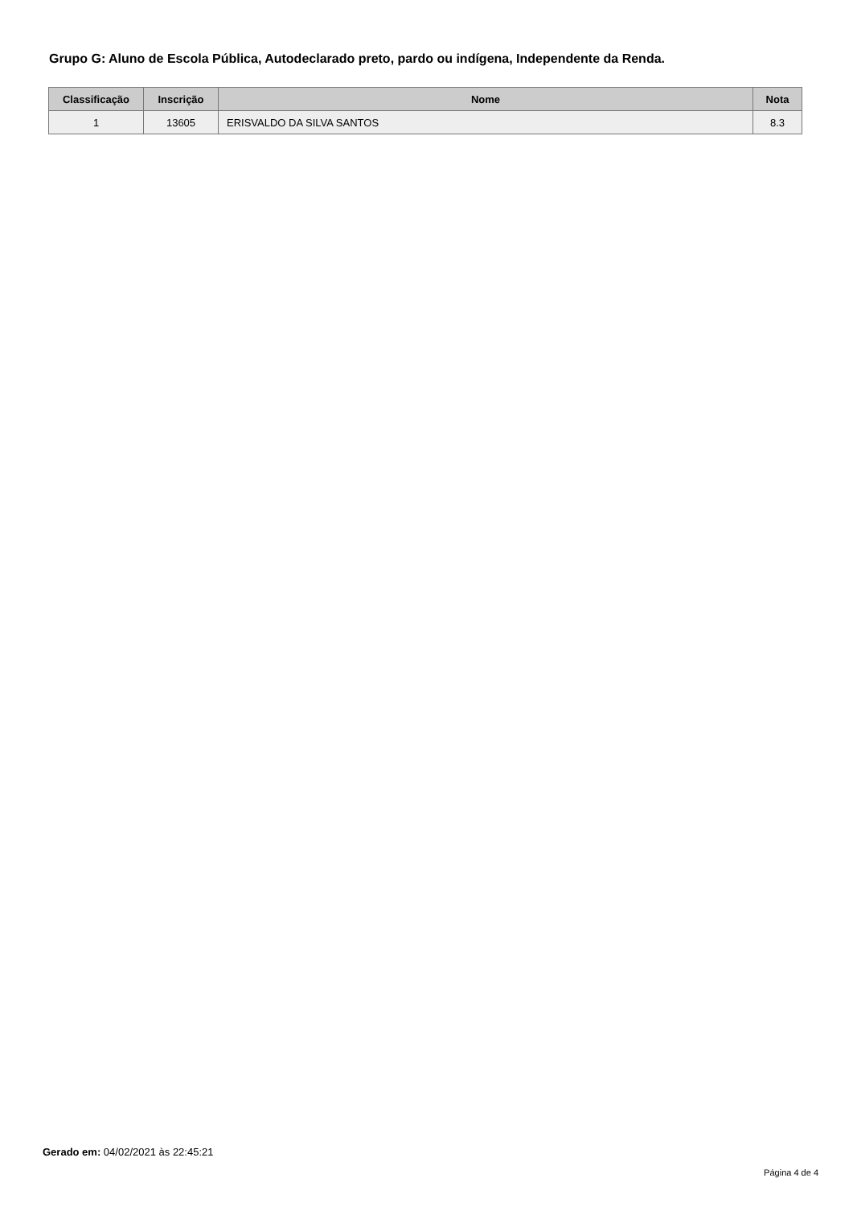Grupo G: Aluno de Escola Pública, Autodeclarado preto, pardo ou indígena, Independente da Renda.
| Classificação | Inscrição | Nome | Nota |
| --- | --- | --- | --- |
| 1 | 13605 | ERISVALDO DA SILVA SANTOS | 8.3 |
Gerado em: 04/02/2021 às 22:45:21
Página 4 de 4